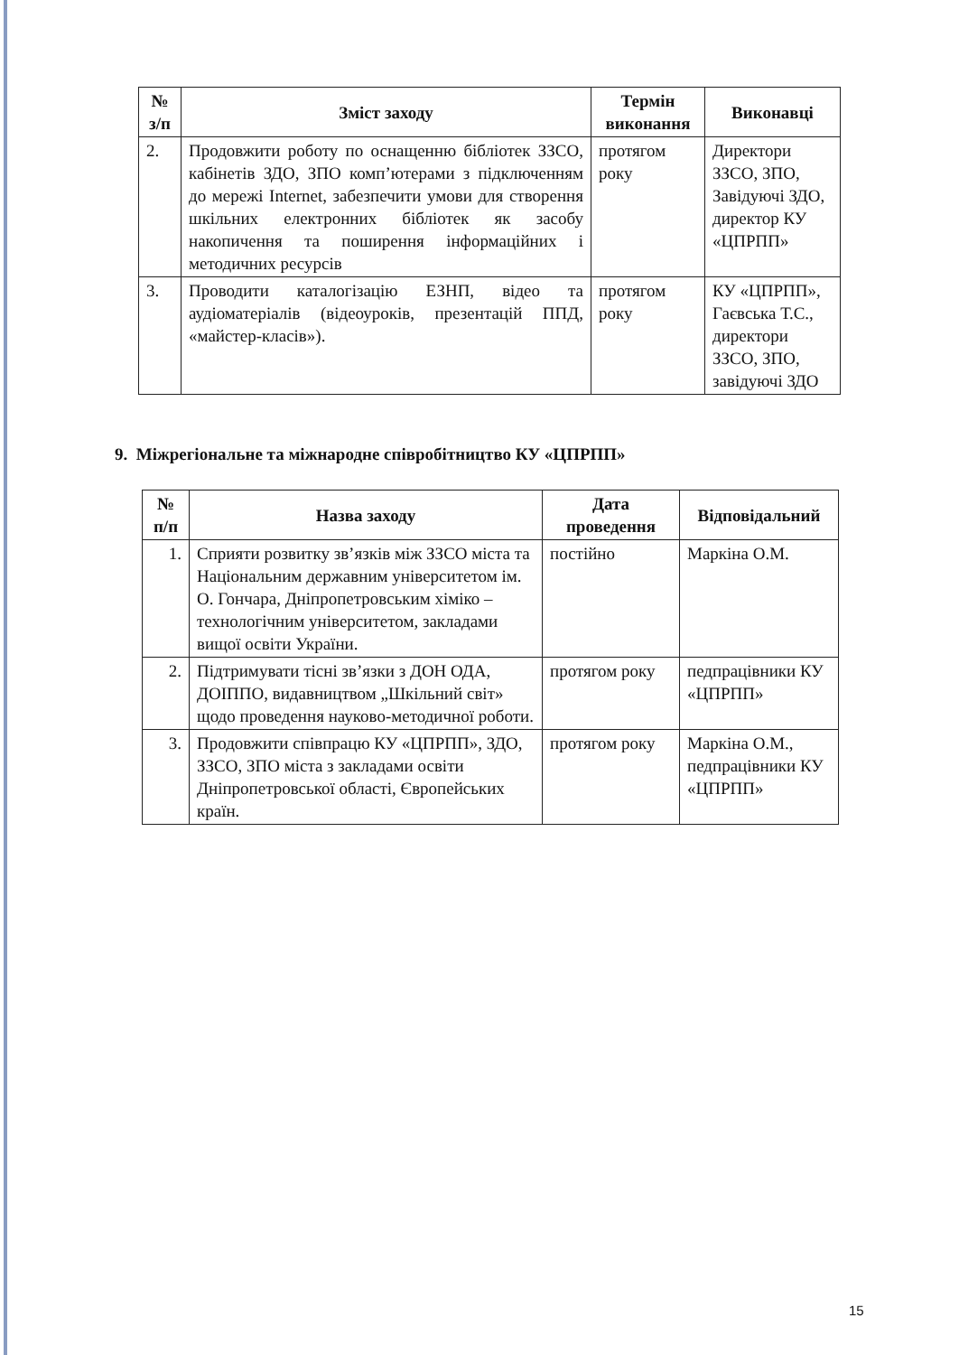| № з/п | Зміст заходу | Термін виконання | Виконавці |
| --- | --- | --- | --- |
| 2. | Продовжити роботу по оснащенню бібліотек ЗЗСО, кабінетів ЗДО, ЗПО комп’ютерами з підключенням до мережі Internet, забезпечити умови для створення шкільних електронних бібліотек як засобу накопичення та поширення інформаційних і методичних ресурсів | протягом року | Директори ЗЗСО, ЗПО, Завідуючі ЗДО, директор КУ «ЦПРПП» |
| 3. | Проводити каталогізацію ЕЗНП, відео та аудіоматеріалів (відеоуроків, презентацій ППД, «майстер-класів»). | протягом року | КУ «ЦПРПП», Гаєвська Т.С., директори ЗЗСО, ЗПО, завідуючі ЗДО |
9. Міжрегіональне та міжнародне співробітництво КУ «ЦПРПП»
| № п/п | Назва заходу | Дата проведення | Відповідальний |
| --- | --- | --- | --- |
| 1. | Сприяти розвитку зв’язків між ЗЗСО міста та Національним державним університетом ім. О. Гончара, Дніпропетровським хіміко – технологічним університетом, закладами вищої освіти України. | постійно | Маркіна О.М. |
| 2. | Підтримувати тісні зв’язки з ДОН ОДА, ДОІППО, видавництвом „Шкільний світ» щодо проведення науково-методичної роботи. | протягом року | педпрацівники КУ «ЦПРПП» |
| 3. | Продовжити співпрацю КУ «ЦПРПП», ЗДО, ЗЗСО, ЗПО міста з закладами освіти Дніпропетровської області, Європейських країн. | протягом року | Маркіна О.М., педпрацівники КУ «ЦПРПП» |
15